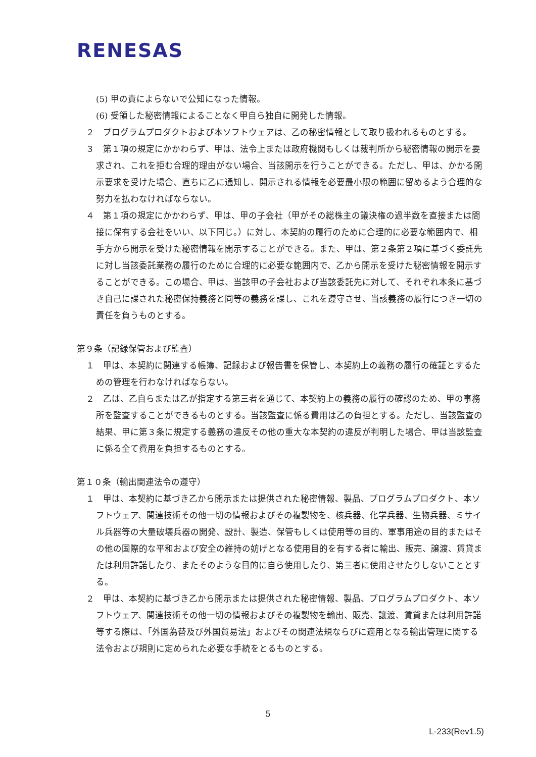RENESAS
(5) 甲の責によらないで公知になった情報。
(6) 受領した秘密情報によることなく甲自ら独自に開発した情報。
２　プログラムプロダクトおよび本ソフトウェアは、乙の秘密情報として取り扱われるものとする。
３　第１項の規定にかかわらず、甲は、法令上または政府機関もしくは裁判所から秘密情報の開示を要求され、これを拒む合理的理由がない場合、当該開示を行うことができる。ただし、甲は、かかる開示要求を受けた場合、直ちに乙に通知し、開示される情報を必要最小限の範囲に留めるよう合理的な努力を払わなければならない。
４　第１項の規定にかかわらず、甲は、甲の子会社（甲がその総株主の議決権の過半数を直接または間接に保有する会社をいい、以下同じ。）に対し、本契約の履行のために合理的に必要な範囲内で、相手方から開示を受けた秘密情報を開示することができる。また、甲は、第２条第２項に基づく委託先に対し当該委託業務の履行のために合理的に必要な範囲内で、乙から開示を受けた秘密情報を開示することができる。この場合、甲は、当該甲の子会社および当該委託先に対して、それぞれ本条に基づき自己に課された秘密保持義務と同等の義務を課し、これを遵守させ、当該義務の履行につき一切の責任を負うものとする。
第９条（記録保管および監査）
１　甲は、本契約に関連する帳簿、記録および報告書を保管し、本契約上の義務の履行の確証とするための管理を行わなければならない。
２　乙は、乙自らまたは乙が指定する第三者を通じて、本契約上の義務の履行の確認のため、甲の事務所を監査することができるものとする。当該監査に係る費用は乙の負担とする。ただし、当該監査の結果、甲に第３条に規定する義務の違反その他の重大な本契約の違反が判明した場合、甲は当該監査に係る全て費用を負担するものとする。
第１０条（輸出関連法令の遵守）
１　甲は、本契約に基づき乙から開示または提供された秘密情報、製品、プログラムプロダクト、本ソフトウェア、関連技術その他一切の情報およびその複製物を、核兵器、化学兵器、生物兵器、ミサイル兵器等の大量破壊兵器の開発、設計、製造、保管もしくは使用等の目的、軍事用途の目的またはその他の国際的な平和および安全の維持の妨げとなる使用目的を有する者に輸出、販売、譲渡、賃貸または利用許諾したり、またそのような目的に自ら使用したり、第三者に使用させたりしないこととする。
２　甲は、本契約に基づき乙から開示または提供された秘密情報、製品、プログラムプロダクト、本ソフトウェア、関連技術その他一切の情報およびその複製物を輸出、販売、譲渡、賃貸または利用許諾等する際は、「外国為替及び外国貿易法」およびその関連法規ならびに適用となる輸出管理に関する法令および規則に定められた必要な手続をとるものとする。
5
L-233(Rev1.5)